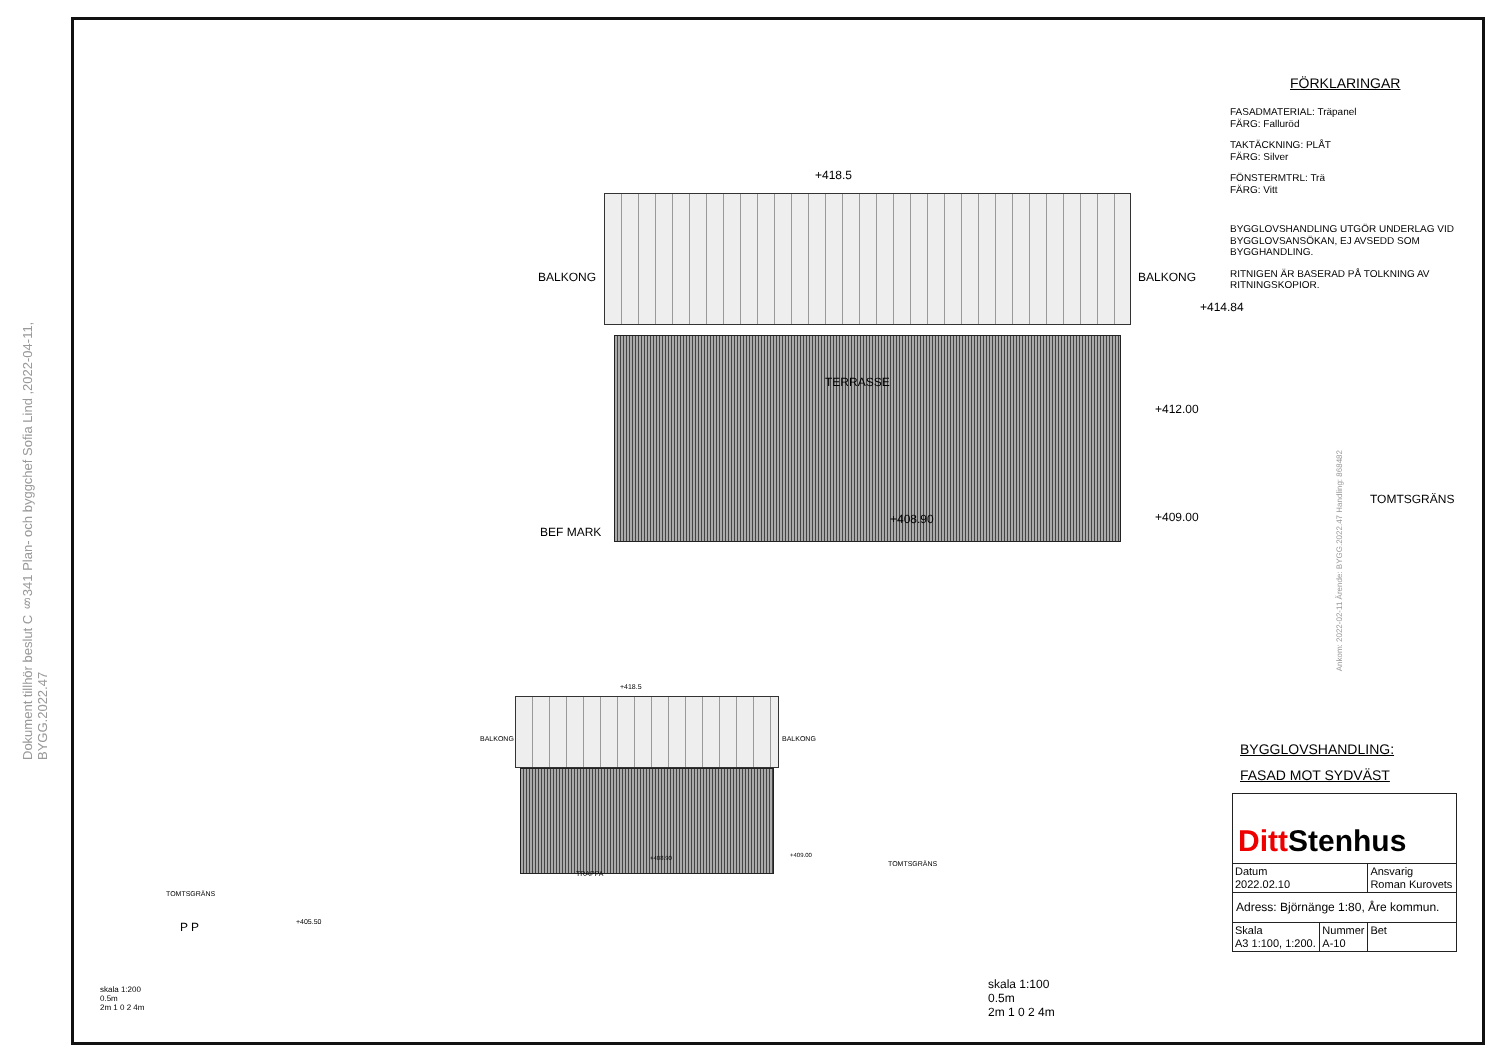Dokument tillhör beslut C §341 Plan- och byggchef Sofia Lind ,2022-04-11, BYGG.2022.47
+418.5
BALKONG BALKONG
+414.84
TERRASSE
+412.00
+408.90 +409.00
BEF MARK
TOMTSGRÄNS
+418.5
BALKONG BALKONG
+409.00
+408.90
TRAPPA
TOMTSGRÄNS
TOMTSGRÄNS
P P +405.50
skala 1:200
0.5m
2m 1 0 2 4m
skala 1:100
0.5m
2m 1 0 2 4m
FÖRKLARINGAR
FASADMATERIAL: Träpanel
FÄRG: Falluröd
TAKTÄCKNING: PLÅT
FÄRG: Silver
FÖNSTERMTRL: Trä
FÄRG: Vitt
BYGGLOVSHANDLING UTGÖR UNDERLAG VID BYGGLOVSANSÖKAN, EJ AVSEDD SOM BYGGHANDLING.
RITNIGEN ÄR BASERAD PÅ TOLKNING AV RITNINGSKOPIOR.
Ankom: 2022-02-11 Ärende: BYGG.2022.47 Handling: 868482
BYGGLOVSHANDLING:
FASAD MOT SYDVÄST
| Ditt Stenhus | | |
| Datum 2022.02.10 | | Ansvarig Roman Kurovets |
| Adress: Björnänge 1:80, Åre kommun. | | |
| Skala A3 1:100, 1:200. | Nummer A-10 | Bet |